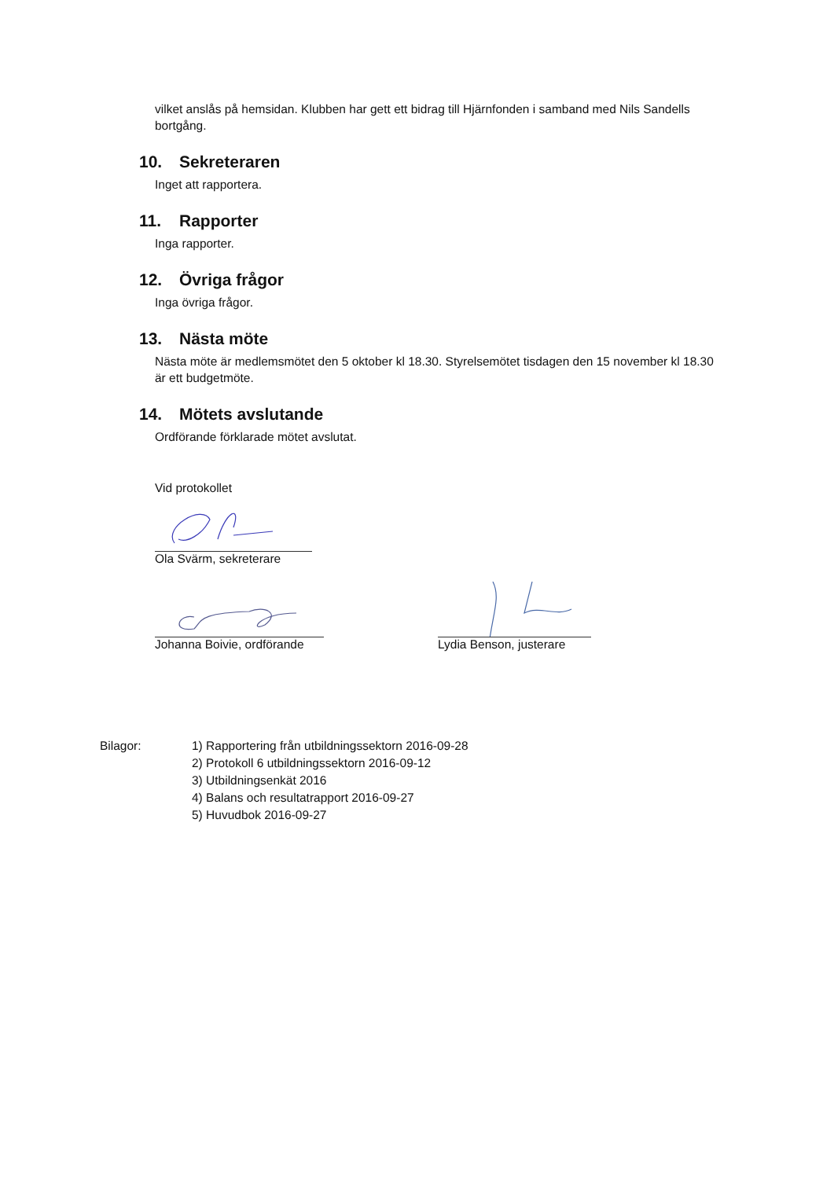vilket anslås på hemsidan. Klubben har gett ett bidrag till Hjärnfonden i samband med Nils Sandells bortgång.
10. Sekreteraren
Inget att rapportera.
11. Rapporter
Inga rapporter.
12. Övriga frågor
Inga övriga frågor.
13. Nästa möte
Nästa möte är medlemsmötet den 5 oktober kl 18.30. Styrelsemötet tisdagen den 15 november kl 18.30 är ett budgetmöte.
14. Mötets avslutande
Ordförande förklarade mötet avslutat.
Vid protokollet
Ola Svärm, sekreterare
Johanna Boivie, ordförande Lydia Benson, justerare
Bilagor: 1) Rapportering från utbildningssektorn 2016-09-28
2) Protokoll 6 utbildningssektorn 2016-09-12
3) Utbildningsenkät 2016
4) Balans och resultatrapport 2016-09-27
5) Huvudbok 2016-09-27